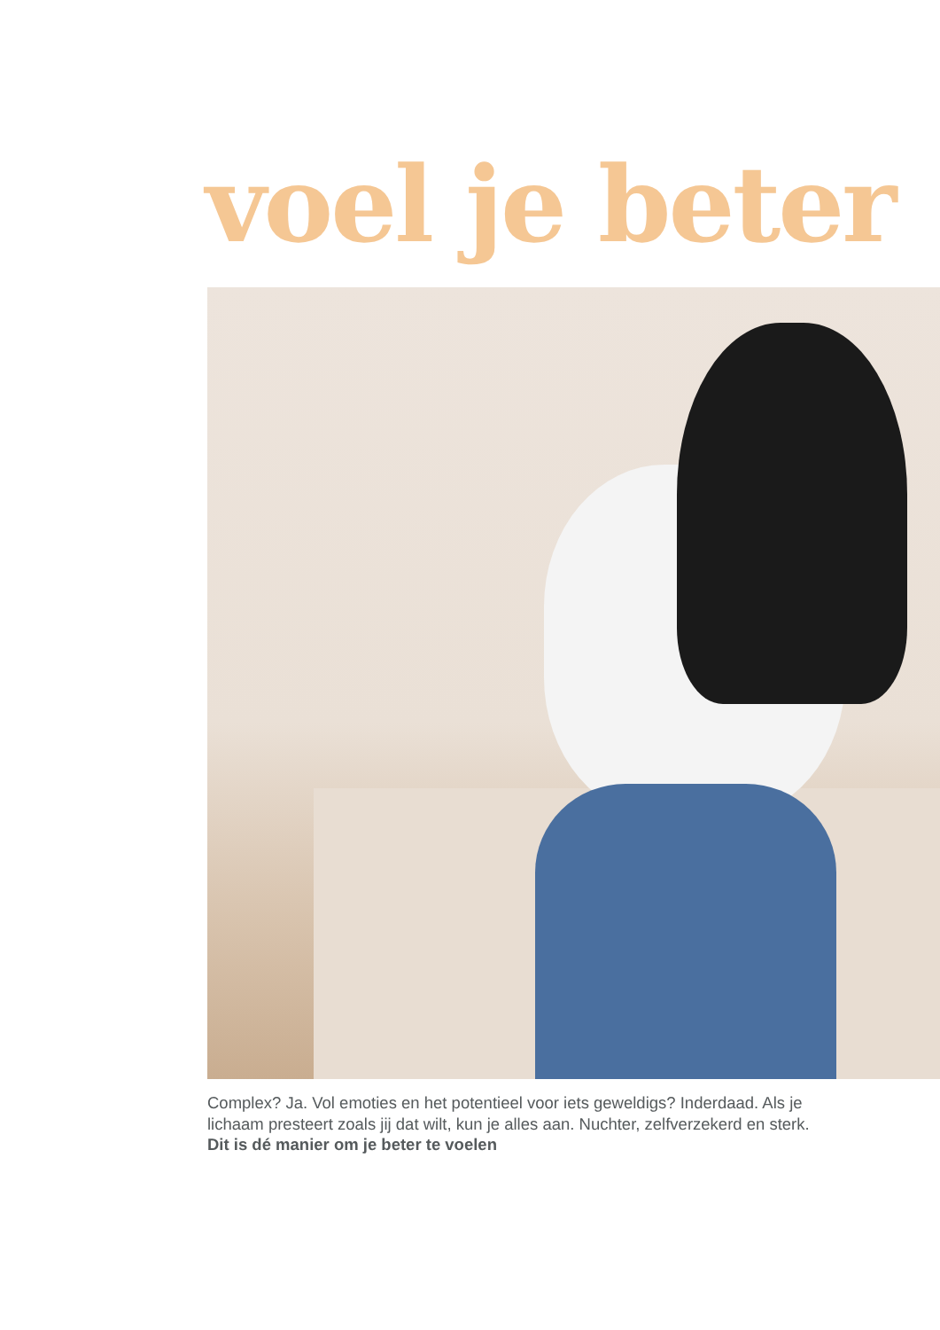voel je beter
Complex? Ja. Vol emoties en het potentieel voor iets geweldigs? Inderdaad. Als je lichaam presteert zoals jij dat wilt, kun je alles aan. Nuchter, zelfverzekerd en sterk. Dit is dé manier om je beter te voelen